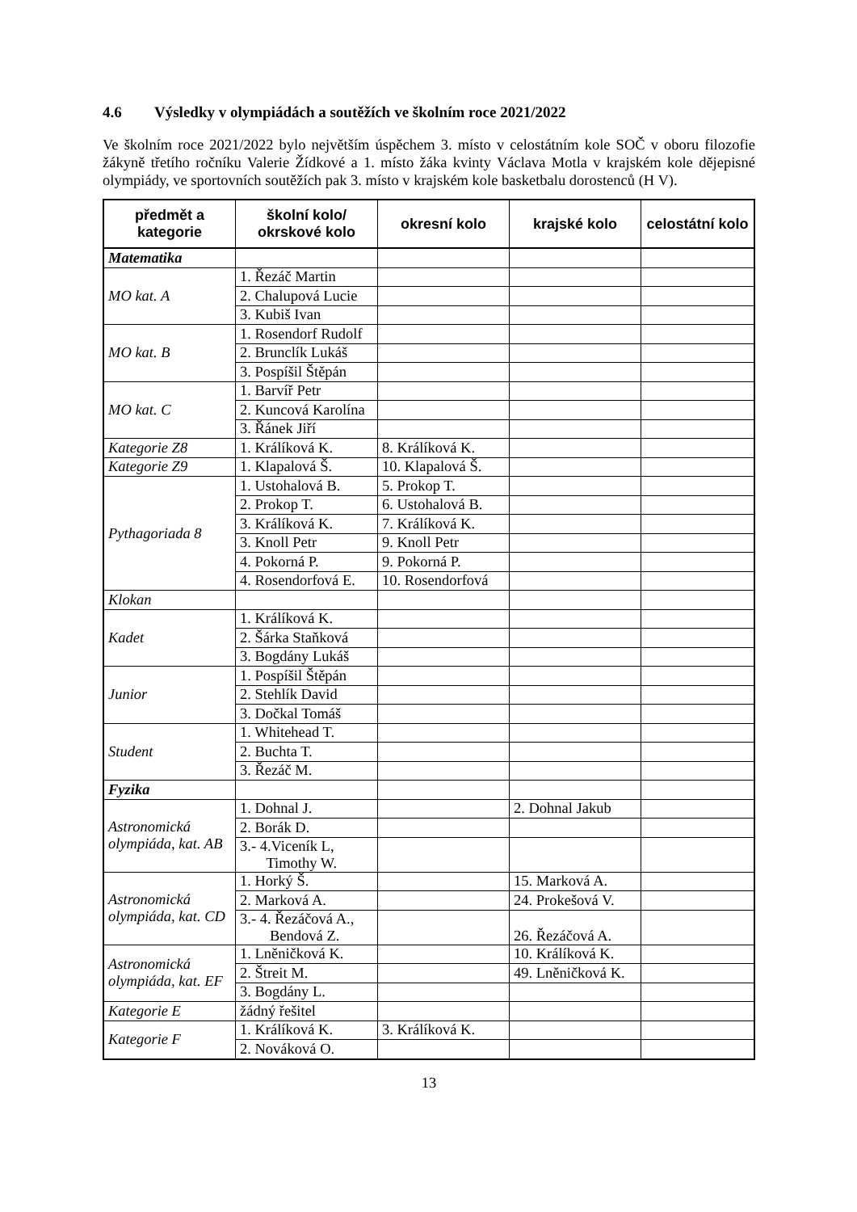4.6 Výsledky v olympiádách a soutěžích ve školním roce 2021/2022
Ve školním roce 2021/2022 bylo největším úspěchem 3. místo v celostátním kole SOČ v oboru filozofie žákyně třetího ročníku Valerie Žídkové a 1. místo žáka kvinty Václava Motla v krajském kole dějepisné olympiády, ve sportovních soutěžích pak 3. místo v krajském kole basketbalu dorostenců (H V).
| předmět a kategorie | školní kolo/ okrskové kolo | okresní kolo | krajské kolo | celostátní kolo |
| --- | --- | --- | --- | --- |
| Matematika | | | | |
| MO kat. A | 1. Řezáč Martin | | | |
| | 2. Chalupová Lucie | | | |
| | 3. Kubiš Ivan | | | |
| MO kat. B | 1. Rosendorf Rudolf | | | |
| | 2. Brunclík Lukáš | | | |
| | 3. Pospíšil Štěpán | | | |
| MO kat. C | 1. Barvíř Petr | | | |
| | 2. Kuncová Karolína | | | |
| | 3. Řánek Jiří | | | |
| Kategorie Z8 | 1. Králíková K. | 8. Králíková K. | | |
| Kategorie Z9 | 1. Klapalová Š. | 10. Klapalová Š. | | |
| Pythagoriada 8 | 1. Ustohalová B. | 5. Prokop T. | | |
| | 2. Prokop T. | 6. Ustohalová B. | | |
| | 3. Králíková K. | 7. Králíková K. | | |
| | 3. Knoll Petr | 9. Knoll Petr | | |
| | 4. Pokorná P. | 9. Pokorná P. | | |
| | 4. Rosendorfová E. | 10. Rosendorfová | | |
| Klokan | | | | |
| Kadet | 1. Králíková K. | | | |
| | 2. Šárka Staňková | | | |
| | 3. Bogdány Lukáš | | | |
| Junior | 1. Pospíšil Štěpán | | | |
| | 2. Stehlík David | | | |
| | 3. Dočkal Tomáš | | | |
| Student | 1. Whitehead T. | | | |
| | 2. Buchta T. | | | |
| | 3. Řezáč M. | | | |
| Fyzika | | | | |
| Astronomická olympiáda, kat. AB | 1. Dohnal J. | | 2. Dohnal Jakub | |
| | 2. Borák D. | | | |
| | 3.- 4.Viceník L, Timothy W. | | | |
| Astronomická olympiáda, kat. CD | 1. Horký Š. | | 15. Marková A. | |
| | 2. Marková A. | | 24. Prokešová V. | |
| | 3.- 4. Řezáčová A., Bendová Z. | | 26. Řezáčová A. | |
| Astronomická olympiáda, kat. EF | 1. Lněničková K. | | 10. Králíková K. | |
| | 2. Štreit M. | | 49. Lněničková K. | |
| | 3. Bogdány L. | | | |
| Kategorie E | žádný řešitel | | | |
| Kategorie F | 1. Králíková K. | 3. Králíková K. | | |
| | 2. Nováková O. | | | |
13